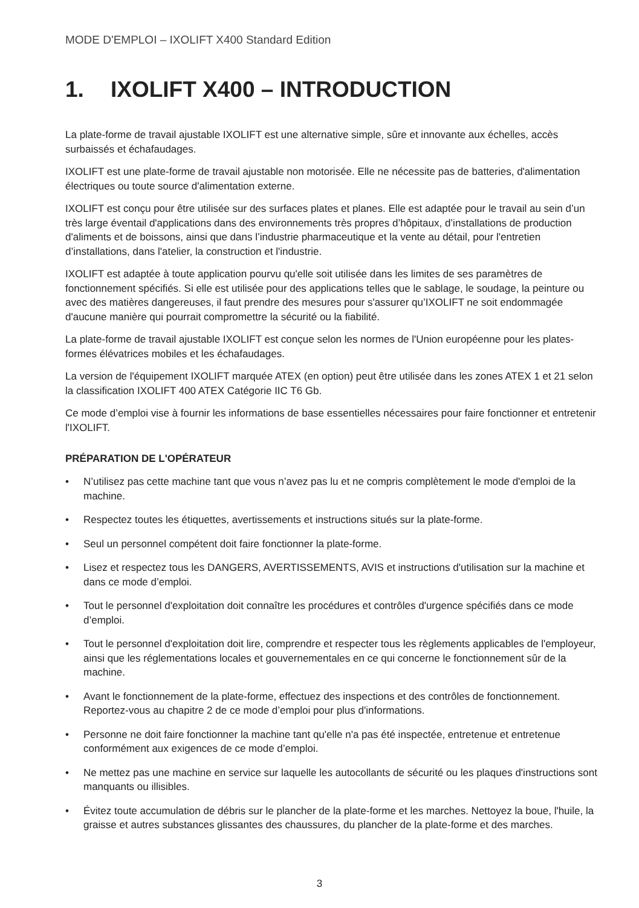MODE D'EMPLOI – IXOLIFT X400 Standard Edition
1. IXOLIFT X400 – INTRODUCTION
La plate-forme de travail ajustable IXOLIFT est une alternative simple, sûre et innovante aux échelles, accès surbaissés et échafaudages.
IXOLIFT est une plate-forme de travail ajustable non motorisée. Elle ne nécessite pas de batteries, d'alimentation électriques ou toute source d'alimentation externe.
IXOLIFT est conçu pour être utilisée sur des surfaces plates et planes. Elle est adaptée pour le travail au sein d’un très large éventail d'applications dans des environnements très propres d’hôpitaux, d’installations de production d'aliments et de boissons, ainsi que dans l’industrie pharmaceutique et la vente au détail, pour l'entretien d’installations, dans l'atelier, la construction et l'industrie.
IXOLIFT est adaptée à toute application pourvu qu'elle soit utilisée dans les limites de ses paramètres de fonctionnement spécifiés. Si elle est utilisée pour des applications telles que le sablage, le soudage, la peinture ou avec des matières dangereuses, il faut prendre des mesures pour s'assurer qu’IXOLIFT ne soit endommagée d'aucune manière qui pourrait compromettre la sécurité ou la fiabilité.
La plate-forme de travail ajustable IXOLIFT est conçue selon les normes de l'Union européenne pour les plates-formes élévatrices mobiles et les échafaudages.
La version de l'équipement IXOLIFT marquée ATEX (en option) peut être utilisée dans les zones ATEX 1 et 21 selon la classification IXOLIFT 400 ATEX Catégorie IIC T6 Gb.
Ce mode d’emploi vise à fournir les informations de base essentielles nécessaires pour faire fonctionner et entretenir l'IXOLIFT.
PRÉPARATION DE L'OPÉRATEUR
• N’utilisez pas cette machine tant que vous n’avez pas lu et ne compris complètement le mode d'emploi de la machine.
• Respectez toutes les étiquettes, avertissements et instructions situés sur la plate-forme.
• Seul un personnel compétent doit faire fonctionner la plate-forme.
• Lisez et respectez tous les DANGERS, AVERTISSEMENTS, AVIS et instructions d'utilisation sur la machine et dans ce mode d’emploi.
• Tout le personnel d'exploitation doit connaître les procédures et contrôles d'urgence spécifiés dans ce mode d’emploi.
• Tout le personnel d'exploitation doit lire, comprendre et respecter tous les règlements applicables de l'employeur, ainsi que les réglementations locales et gouvernementales en ce qui concerne le fonctionnement sûr de la machine.
• Avant le fonctionnement de la plate-forme, effectuez des inspections et des contrôles de fonctionnement. Reportez-vous au chapitre 2 de ce mode d’emploi pour plus d'informations.
• Personne ne doit faire fonctionner la machine tant qu'elle n'a pas été inspectée, entretenue et entretenue conformément aux exigences de ce mode d’emploi.
• Ne mettez pas une machine en service sur laquelle les autocollants de sécurité ou les plaques d'instructions sont manquants ou illisibles.
• Évitez toute accumulation de débris sur le plancher de la plate-forme et les marches. Nettoyez la boue, l'huile, la graisse et autres substances glissantes des chaussures, du plancher de la plate-forme et des marches.
3